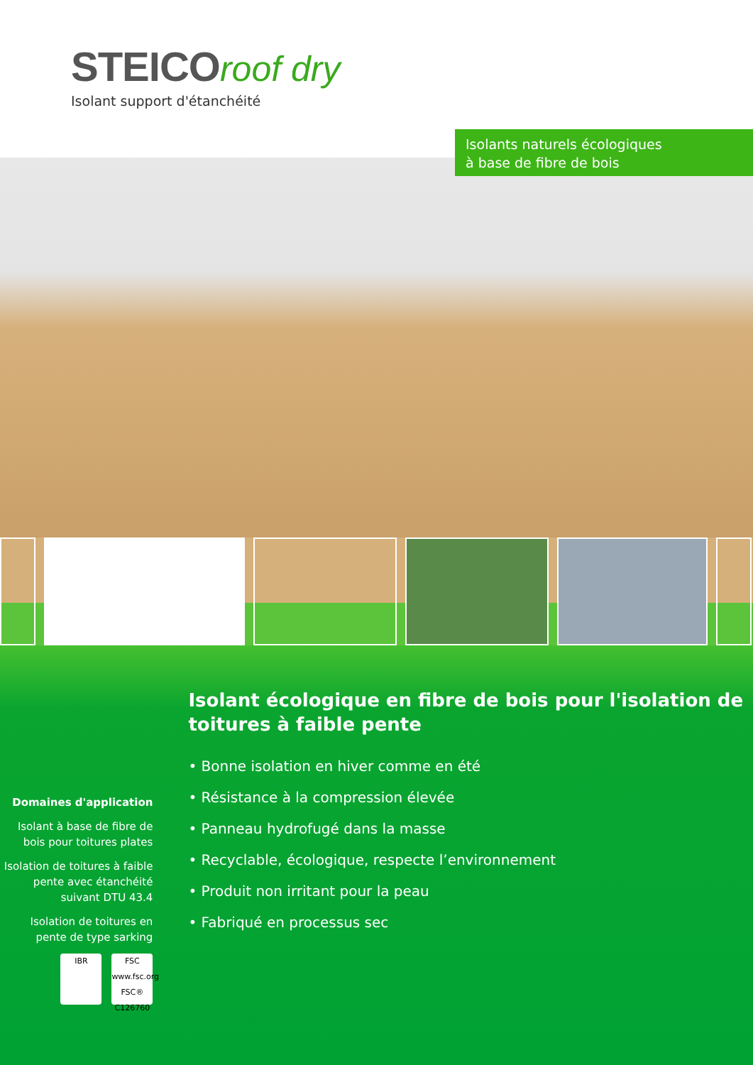STEICO roof dry
Isolant support d'étanchéité
Isolants naturels écologiques
à base de fibre de bois
Domaines d'application
Isolant à base de fibre de bois pour toitures plates
Isolation de toitures à faible pente avec étanchéité suivant DTU 43.4
Isolation de toitures en pente de type sarking
IBR FSC
www.fsc.org
FSC® C126760
Isolant écologique en fibre de bois pour l'isolation de toitures à faible pente
• Bonne isolation en hiver comme en été
• Résistance à la compression élevée
• Panneau hydrofugé dans la masse
• Recyclable, écologique, respecte l’environnement
• Produit non irritant pour la peau
• Fabriqué en processus sec